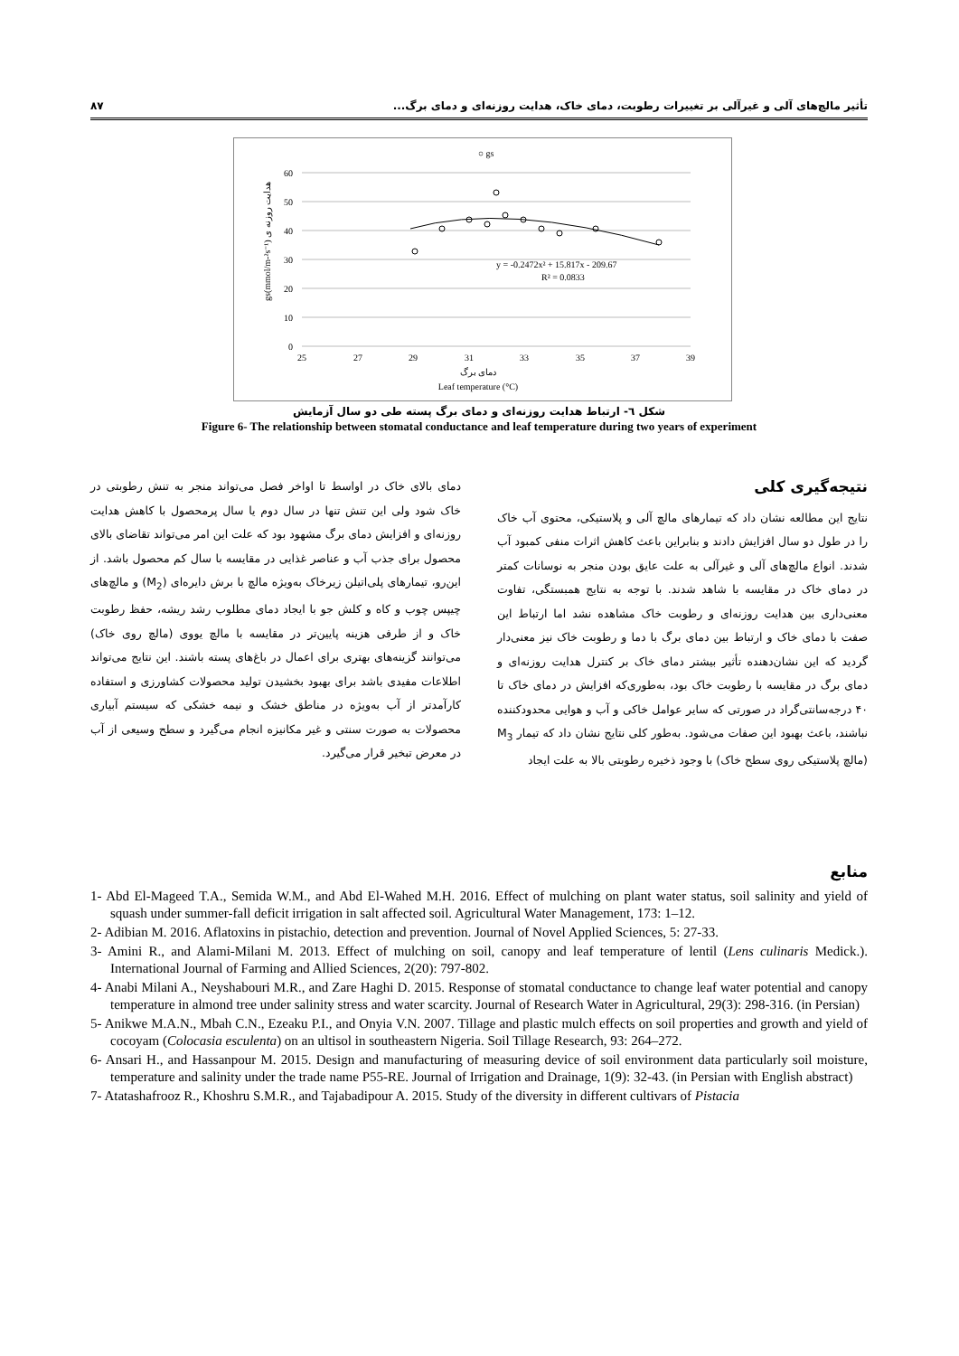تأثیر مالچ‌های آلی و غیرآلی بر تغییرات رطوبت، دمای خاک، هدایت روزنه‌ای و دمای برگ... ۸۷
○ gs
60
50
40
30
20
10
0
25
27
29
31
33
35
37
39
دمای برگ
Leaf temperature (°C)
y = -0.2472x² + 15.817x - 209.67
R² = 0.0833
gs(mmol/m-²s⁻¹) هدایت روزنه ی
شکل ٦- ارتباط هدایت روزنه‌ای و دمای برگ پسته طی دو سال آزمایش
Figure 6- The relationship between stomatal conductance and leaf temperature during two years of experiment
نتیجه‌گیری کلی
نتایج این مطالعه نشان داد که تیمارهای مالچ آلی و پلاستیکی، محتوی آب خاک را در طول دو سال افزایش دادند و بنابراین باعث کاهش اثرات منفی کمبود آب شدند. انواع مالچ‌های آلی و غیرآلی به علت عایق بودن منجر به نوسانات کمتر در دمای خاک در مقایسه با شاهد شدند. با توجه به نتایج همبستگی، تفاوت معنی‌داری بین هدایت روزنه‌ای و رطوبت خاک مشاهده نشد اما ارتباط این صفت با دمای خاک و ارتباط بین دمای برگ با دما و رطوبت خاک نیز معنی‌دار گردید که این نشان‌دهنده تأثیر بیشتر دمای خاک بر کنترل هدایت روزنه‌ای و دمای برگ در مقایسه با رطوبت خاک بود، به‌طوری‌که افزایش در دمای خاک تا ۴۰ درجه‌سانتی‌گراد در صورتی که سایر عوامل خاکی و آب و هوایی محدودکننده نباشند، باعث بهبود این صفات می‌شود. به‌طور کلی نتایج نشان داد که تیمار M<sub>3</sub> (مالچ پلاستیکی روی سطح خاک) با وجود ذخیره رطوبتی بالا به علت ایجاد
دمای بالای خاک در اواسط تا اواخر فصل می‌تواند منجر به تنش رطوبتی در خاک شود ولی این تنش تنها در سال دوم یا سال پرمحصول با کاهش هدایت روزنه‌ای و افزایش دمای برگ مشهود بود که علت این امر می‌تواند تقاضای بالای محصول برای جذب آب و عناصر غذایی در مقایسه با سال کم محصول باشد. از این‌رو، تیمارهای پلی‌اتیلن زیرخاک به‌ویژه مالچ با برش دایره‌ای (M<sub>2</sub>) و مالچ‌های چیپس چوب و کاه و کلش جو با ایجاد دمای مطلوب رشد ریشه، حفظ رطوبت خاک و از طرفی هزینه پایین‌تر در مقایسه با مالچ یووی (مالچ روی خاک) می‌توانند گزینه‌های بهتری برای اعمال در باغ‌های پسته باشند. این نتایج می‌تواند اطلاعات مفیدی باشد برای بهبود بخشیدن تولید محصولات کشاورزی و استفاده کارآمدتر از آب به‌ویژه در مناطق خشک و نیمه خشکی که سیستم آبیاری محصولات به صورت سنتی و غیر مکانیزه انجام می‌گیرد و سطح وسیعی از آب در معرض تبخیر قرار می‌گیرد.
منابع
1- Abd El-Mageed T.A., Semida W.M., and Abd El-Wahed M.H. 2016. Effect of mulching on plant water status, soil salinity and yield of squash under summer-fall deficit irrigation in salt affected soil. Agricultural Water Management, 173: 1–12.
2- Adibian M. 2016. Aflatoxins in pistachio, detection and prevention. Journal of Novel Applied Sciences, 5: 27-33.
3- Amini R., and Alami-Milani M. 2013. Effect of mulching on soil, canopy and leaf temperature of lentil (Lens culinaris Medick.). International Journal of Farming and Allied Sciences, 2(20): 797-802.
4- Anabi Milani A., Neyshabouri M.R., and Zare Haghi D. 2015. Response of stomatal conductance to change leaf water potential and canopy temperature in almond tree under salinity stress and water scarcity. Journal of Research Water in Agricultural, 29(3): 298-316. (in Persian)
5- Anikwe M.A.N., Mbah C.N., Ezeaku P.I., and Onyia V.N. 2007. Tillage and plastic mulch effects on soil properties and growth and yield of cocoyam (Colocasia esculenta) on an ultisol in southeastern Nigeria. Soil Tillage Research, 93: 264–272.
6- Ansari H., and Hassanpour M. 2015. Design and manufacturing of measuring device of soil environment data particularly soil moisture, temperature and salinity under the trade name P55-RE. Journal of Irrigation and Drainage, 1(9): 32-43. (in Persian with English abstract)
7- Atatashafrooz R., Khoshru S.M.R., and Tajabadipour A. 2015. Study of the diversity in different cultivars of Pistacia